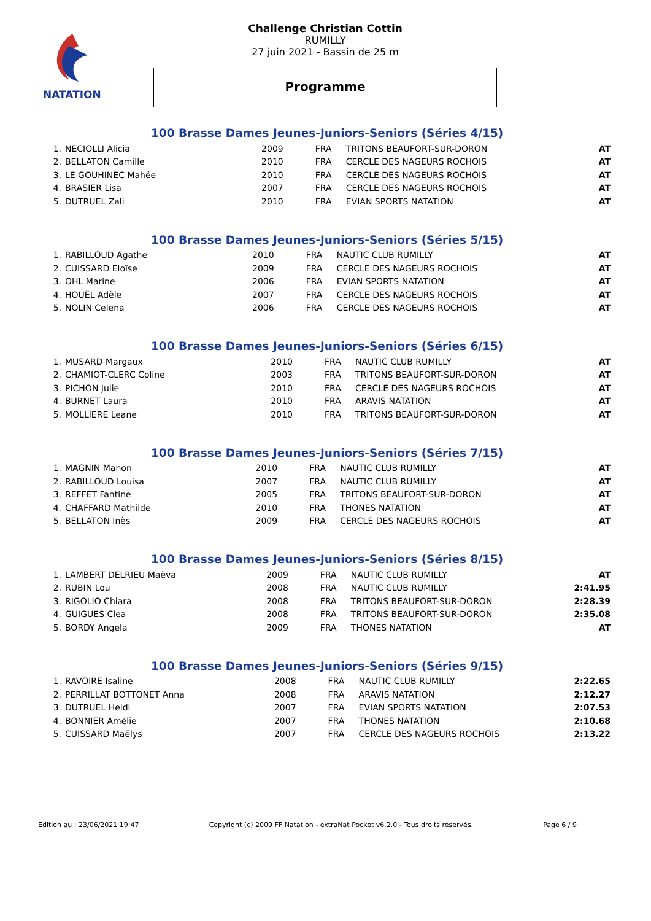NATATION
Challenge Christian Cottin
RUMILLY
27 juin 2021 - Bassin de 25 m
Programme
100 Brasse Dames Jeunes-Juniors-Seniors (Séries 4/15)
| 1. | NECIOLLI Alicia | 2009 | FRA | TRITONS BEAUFORT-SUR-DORON | AT |
| 2. | BELLATON Camille | 2010 | FRA | CERCLE DES NAGEURS ROCHOIS | AT |
| 3. | LE GOUHINEC Mahée | 2010 | FRA | CERCLE DES NAGEURS ROCHOIS | AT |
| 4. | BRASIER Lisa | 2007 | FRA | CERCLE DES NAGEURS ROCHOIS | AT |
| 5. | DUTRUEL Zali | 2010 | FRA | EVIAN SPORTS NATATION | AT |
100 Brasse Dames Jeunes-Juniors-Seniors (Séries 5/15)
| 1. | RABILLOUD Agathe | 2010 | FRA | NAUTIC CLUB RUMILLY | AT |
| 2. | CUISSARD Eloïse | 2009 | FRA | CERCLE DES NAGEURS ROCHOIS | AT |
| 3. | OHL Marine | 2006 | FRA | EVIAN SPORTS NATATION | AT |
| 4. | HOUËL Adèle | 2007 | FRA | CERCLE DES NAGEURS ROCHOIS | AT |
| 5. | NOLIN Celena | 2006 | FRA | CERCLE DES NAGEURS ROCHOIS | AT |
100 Brasse Dames Jeunes-Juniors-Seniors (Séries 6/15)
| 1. | MUSARD Margaux | 2010 | FRA | NAUTIC CLUB RUMILLY | AT |
| 2. | CHAMIOT-CLERC Coline | 2003 | FRA | TRITONS BEAUFORT-SUR-DORON | AT |
| 3. | PICHON Julie | 2010 | FRA | CERCLE DES NAGEURS ROCHOIS | AT |
| 4. | BURNET Laura | 2010 | FRA | ARAVIS NATATION | AT |
| 5. | MOLLIERE Leane | 2010 | FRA | TRITONS BEAUFORT-SUR-DORON | AT |
100 Brasse Dames Jeunes-Juniors-Seniors (Séries 7/15)
| 1. | MAGNIN Manon | 2010 | FRA | NAUTIC CLUB RUMILLY | AT |
| 2. | RABILLOUD Louisa | 2007 | FRA | NAUTIC CLUB RUMILLY | AT |
| 3. | REFFET Fantine | 2005 | FRA | TRITONS BEAUFORT-SUR-DORON | AT |
| 4. | CHAFFARD Mathilde | 2010 | FRA | THONES NATATION | AT |
| 5. | BELLATON Inès | 2009 | FRA | CERCLE DES NAGEURS ROCHOIS | AT |
100 Brasse Dames Jeunes-Juniors-Seniors (Séries 8/15)
| 1. | LAMBERT DELRIEU Maëva | 2009 | FRA | NAUTIC CLUB RUMILLY | AT |
| 2. | RUBIN Lou | 2008 | FRA | NAUTIC CLUB RUMILLY | 2:41.95 |
| 3. | RIGOLIO Chiara | 2008 | FRA | TRITONS BEAUFORT-SUR-DORON | 2:28.39 |
| 4. | GUIGUES Clea | 2008 | FRA | TRITONS BEAUFORT-SUR-DORON | 2:35.08 |
| 5. | BORDY Angela | 2009 | FRA | THONES NATATION | AT |
100 Brasse Dames Jeunes-Juniors-Seniors (Séries 9/15)
| 1. | RAVOIRE Isaline | 2008 | FRA | NAUTIC CLUB RUMILLY | 2:22.65 |
| 2. | PERRILLAT BOTTONET Anna | 2008 | FRA | ARAVIS NATATION | 2:12.27 |
| 3. | DUTRUEL Heidi | 2007 | FRA | EVIAN SPORTS NATATION | 2:07.53 |
| 4. | BONNIER Amélie | 2007 | FRA | THONES NATATION | 2:10.68 |
| 5. | CUISSARD Maëlys | 2007 | FRA | CERCLE DES NAGEURS ROCHOIS | 2:13.22 |
Edition au : 23/06/2021 19:47 Copyright (c) 2009 FF Natation - extraNat Pocket v6.2.0 - Tous droits réservés. Page 6 / 9